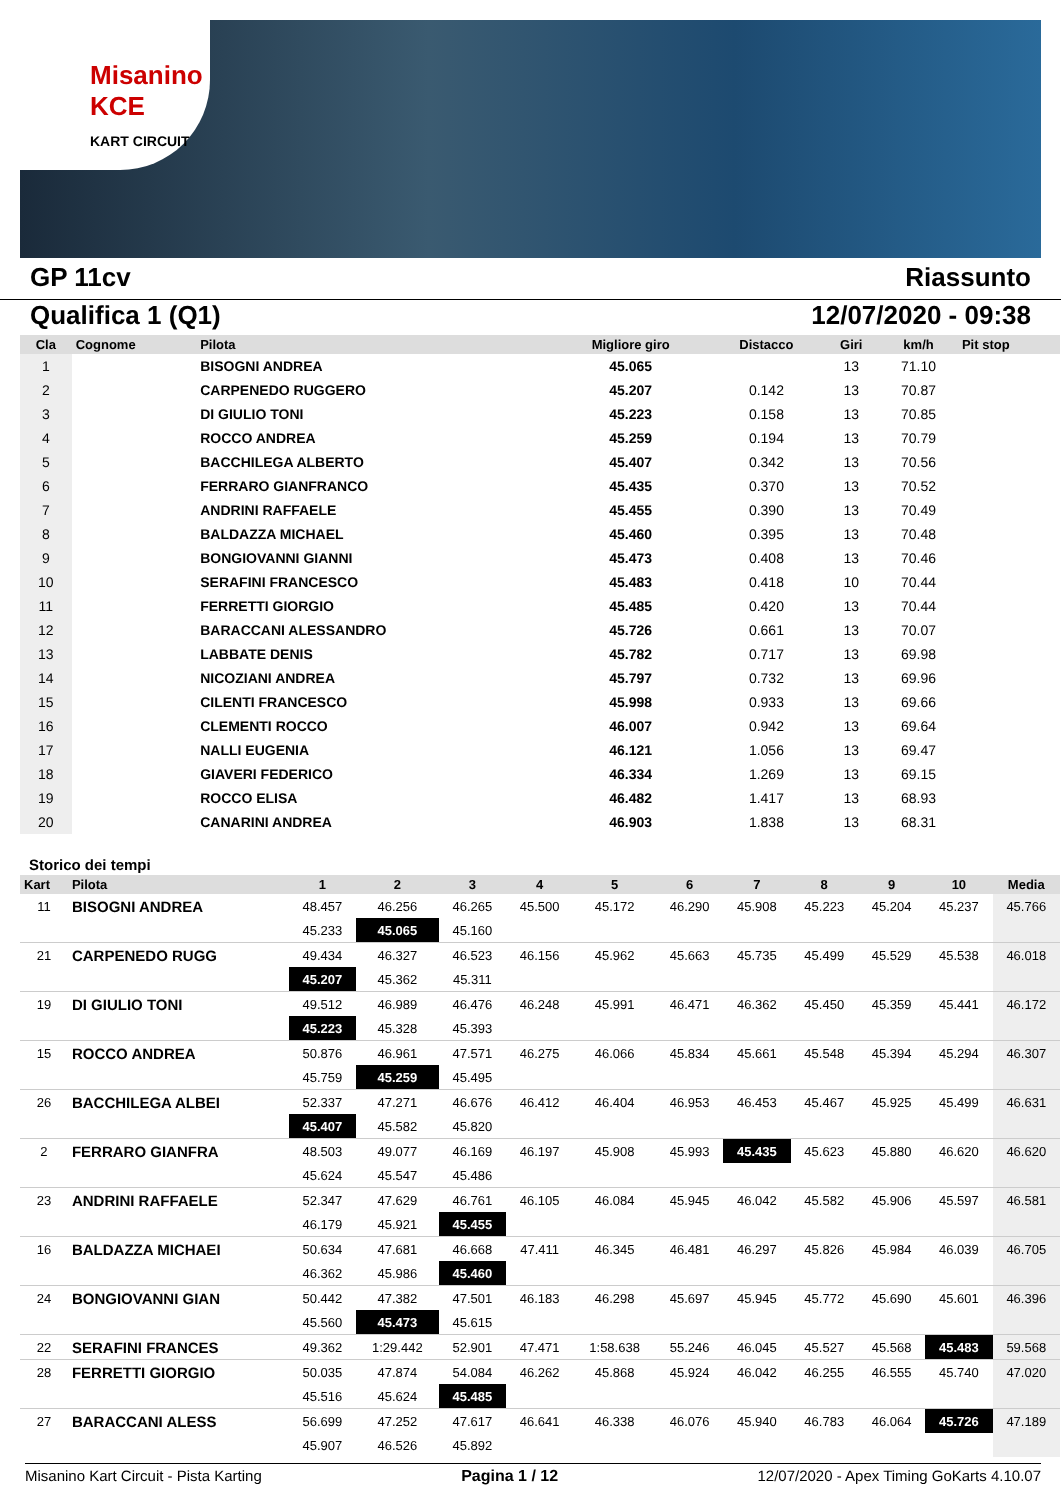Misanino KCE
KART CIRCUIT
GP 11cv Riassunto
Qualifica 1 (Q1) 12/07/2020 - 09:38
| Cla | Cognome | Pilota | Migliore giro | Distacco | Giri | km/h | Pit stop |
| --- | --- | --- | --- | --- | --- | --- | --- |
| 1 | | BISOGNI ANDREA | 45.065 | | 13 | 71.10 | |
| 2 | | CARPENEDO RUGGERO | 45.207 | 0.142 | 13 | 70.87 | |
| 3 | | DI GIULIO TONI | 45.223 | 0.158 | 13 | 70.85 | |
| 4 | | ROCCO ANDREA | 45.259 | 0.194 | 13 | 70.79 | |
| 5 | | BACCHILEGA ALBERTO | 45.407 | 0.342 | 13 | 70.56 | |
| 6 | | FERRARO GIANFRANCO | 45.435 | 0.370 | 13 | 70.52 | |
| 7 | | ANDRINI RAFFAELE | 45.455 | 0.390 | 13 | 70.49 | |
| 8 | | BALDAZZA MICHAEL | 45.460 | 0.395 | 13 | 70.48 | |
| 9 | | BONGIOVANNI GIANNI | 45.473 | 0.408 | 13 | 70.46 | |
| 10 | | SERAFINI FRANCESCO | 45.483 | 0.418 | 10 | 70.44 | |
| 11 | | FERRETTI GIORGIO | 45.485 | 0.420 | 13 | 70.44 | |
| 12 | | BARACCANI ALESSANDRO | 45.726 | 0.661 | 13 | 70.07 | |
| 13 | | LABBATE DENIS | 45.782 | 0.717 | 13 | 69.98 | |
| 14 | | NICOZIANI ANDREA | 45.797 | 0.732 | 13 | 69.96 | |
| 15 | | CILENTI FRANCESCO | 45.998 | 0.933 | 13 | 69.66 | |
| 16 | | CLEMENTI ROCCO | 46.007 | 0.942 | 13 | 69.64 | |
| 17 | | NALLI EUGENIA | 46.121 | 1.056 | 13 | 69.47 | |
| 18 | | GIAVERI FEDERICO | 46.334 | 1.269 | 13 | 69.15 | |
| 19 | | ROCCO ELISA | 46.482 | 1.417 | 13 | 68.93 | |
| 20 | | CANARINI ANDREA | 46.903 | 1.838 | 13 | 68.31 | |
Storico dei tempi
| Kart | Pilota | 1 | 2 | 3 | 4 | 5 | 6 | 7 | 8 | 9 | 10 | Media |
| --- | --- | --- | --- | --- | --- | --- | --- | --- | --- | --- | --- | --- |
| 11 | BISOGNI ANDREA | 48.457 | 46.256 | 46.265 | 45.500 | 45.172 | 46.290 | 45.908 | 45.223 | 45.204 | 45.237 | 45.766 |
| | | 45.233 | 45.065 | 45.160 | | | | | | | | |
| 21 | CARPENEDO RUGG | 49.434 | 46.327 | 46.523 | 46.156 | 45.962 | 45.663 | 45.735 | 45.499 | 45.529 | 45.538 | 46.018 |
| | | 45.207 | 45.362 | 45.311 | | | | | | | | |
| 19 | DI GIULIO TONI | 49.512 | 46.989 | 46.476 | 46.248 | 45.991 | 46.471 | 46.362 | 45.450 | 45.359 | 45.441 | 46.172 |
| | | 45.223 | 45.328 | 45.393 | | | | | | | | |
| 15 | ROCCO ANDREA | 50.876 | 46.961 | 47.571 | 46.275 | 46.066 | 45.834 | 45.661 | 45.548 | 45.394 | 45.294 | 46.307 |
| | | 45.759 | 45.259 | 45.495 | | | | | | | | |
| 26 | BACCHILEGA ALBEI | 52.337 | 47.271 | 46.676 | 46.412 | 46.404 | 46.953 | 46.453 | 45.467 | 45.925 | 45.499 | 46.631 |
| | | 45.407 | 45.582 | 45.820 | | | | | | | | |
| 2 | FERRARO GIANFRA | 48.503 | 49.077 | 46.169 | 46.197 | 45.908 | 45.993 | 45.435 | 45.623 | 45.880 | 46.620 | 46.620 |
| | | 45.624 | 45.547 | 45.486 | | | | | | | | |
| 23 | ANDRINI RAFFAELE | 52.347 | 47.629 | 46.761 | 46.105 | 46.084 | 45.945 | 46.042 | 45.582 | 45.906 | 45.597 | 46.581 |
| | | 46.179 | 45.921 | 45.455 | | | | | | | | |
| 16 | BALDAZZA MICHAEI | 50.634 | 47.681 | 46.668 | 47.411 | 46.345 | 46.481 | 46.297 | 45.826 | 45.984 | 46.039 | 46.705 |
| | | 46.362 | 45.986 | 45.460 | | | | | | | | |
| 24 | BONGIOVANNI GIAN | 50.442 | 47.382 | 47.501 | 46.183 | 46.298 | 45.697 | 45.945 | 45.772 | 45.690 | 45.601 | 46.396 |
| | | 45.560 | 45.473 | 45.615 | | | | | | | | |
| 22 | SERAFINI FRANCES | 49.362 | 1:29.442 | 52.901 | 47.471 | 1:58.638 | 55.246 | 46.045 | 45.527 | 45.568 | 45.483 | 59.568 |
| 28 | FERRETTI GIORGIO | 50.035 | 47.874 | 54.084 | 46.262 | 45.868 | 45.924 | 46.042 | 46.255 | 46.555 | 45.740 | 47.020 |
| | | 45.516 | 45.624 | 45.485 | | | | | | | | |
| 27 | BARACCANI ALESS | 56.699 | 47.252 | 47.617 | 46.641 | 46.338 | 46.076 | 45.940 | 46.783 | 46.064 | 45.726 | 47.189 |
| | | 45.907 | 46.526 | 45.892 | | | | | | | | |
Misanino Kart Circuit - Pista Karting Pagina 1 / 12 12/07/2020 - Apex Timing GoKarts 4.10.07